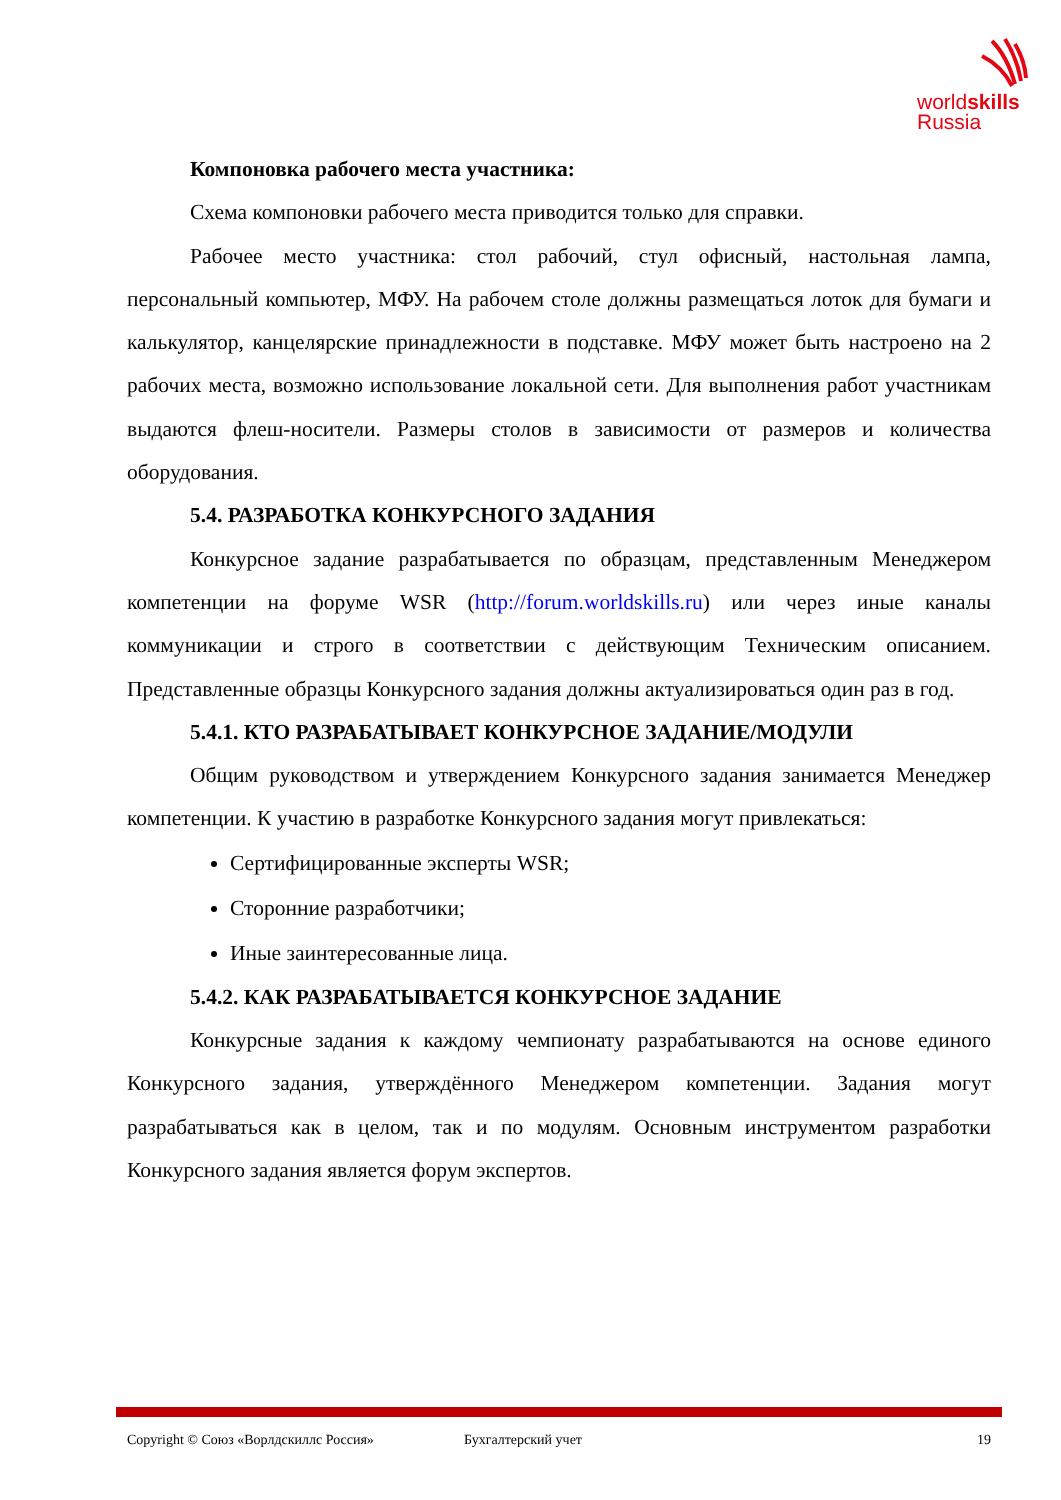worldskills
Russia
Компоновка рабочего места участника:
Схема компоновки рабочего места приводится только для справки.
Рабочее место участника: стол рабочий, стул офисный, настольная лампа, персональный компьютер, МФУ. На рабочем столе должны размещаться лоток для бумаги и калькулятор, канцелярские принадлежности в подставке. МФУ может быть настроено на 2 рабочих места, возможно использование локальной сети. Для выполнения работ участникам выдаются флеш-носители. Размеры столов в зависимости от размеров и количества оборудования.
5.4. РАЗРАБОТКА КОНКУРСНОГО ЗАДАНИЯ
Конкурсное задание разрабатывается по образцам, представленным Менеджером компетенции на форуме WSR (http://forum.worldskills.ru) или через иные каналы коммуникации и строго в соответствии с действующим Техническим описанием. Представленные образцы Конкурсного задания должны актуализироваться один раз в год.
5.4.1. КТО РАЗРАБАТЫВАЕТ КОНКУРСНОЕ ЗАДАНИЕ/МОДУЛИ
Общим руководством и утверждением Конкурсного задания занимается Менеджер компетенции. К участию в разработке Конкурсного задания могут привлекаться:
Сертифицированные эксперты WSR;
Сторонние разработчики;
Иные заинтересованные лица.
5.4.2. КАК РАЗРАБАТЫВАЕТСЯ КОНКУРСНОЕ ЗАДАНИЕ
Конкурсные задания к каждому чемпионату разрабатываются на основе единого Конкурсного задания, утверждённого Менеджером компетенции. Задания могут разрабатываться как в целом, так и по модулям. Основным инструментом разработки Конкурсного задания является форум экспертов.
Copyright © Союз «Ворлдскиллс Россия» Бухгалтерский учет 19